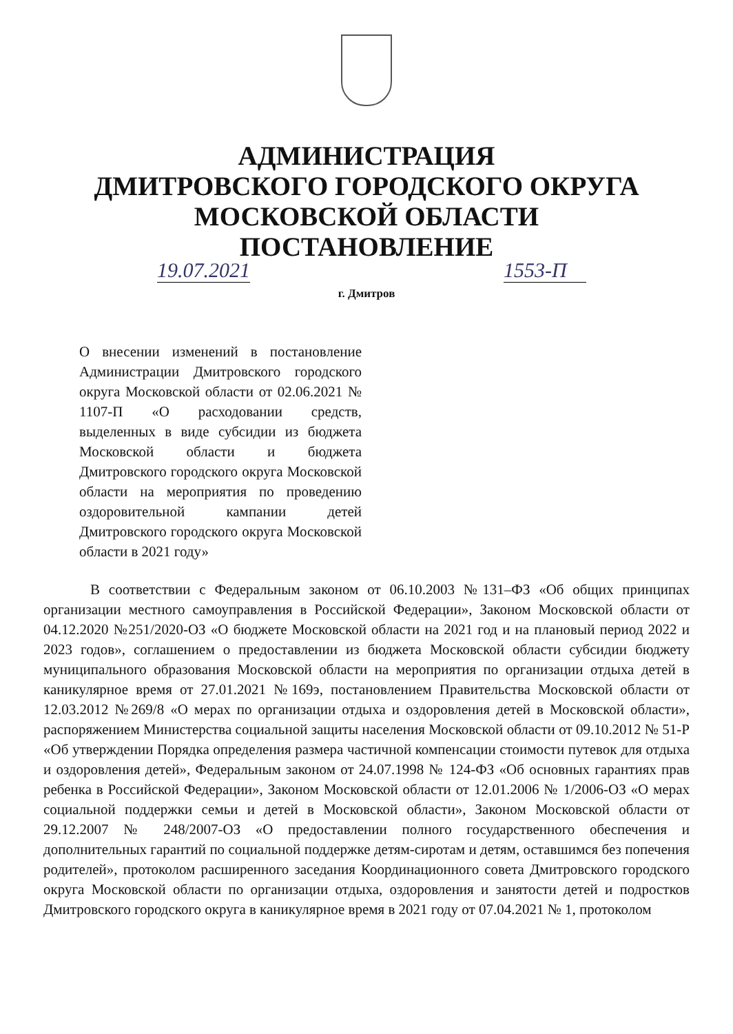АДМИНИСТРАЦИЯ
ДМИТРОВСКОГО ГОРОДСКОГО ОКРУГА
МОСКОВСКОЙ ОБЛАСТИ
ПОСТАНОВЛЕНИЕ
19.07.2021 1553-П
г. Дмитров
О внесении изменений в постановление Администрации Дмитровского городского округа Московской области от 02.06.2021 № 1107-П «О расходовании средств, выделенных в виде субсидии из бюджета Московской области и бюджета Дмитровского городского округа Московской области на мероприятия по проведению оздоровительной кампании детей Дмитровского городского округа Московской области в 2021 году»
В соответствии с Федеральным законом от 06.10.2003 №131–ФЗ «Об общих принципах организации местного самоуправления в Российской Федерации», Законом Московской области от 04.12.2020 №251/2020-ОЗ «О бюджете Московской области на 2021 год и на плановый период 2022 и 2023 годов», соглашением о предоставлении из бюджета Московской области субсидии бюджету муниципального образования Московской области на мероприятия по организации отдыха детей в каникулярное время от 27.01.2021 №169э, постановлением Правительства Московской области от 12.03.2012 №269/8 «О мерах по организации отдыха и оздоровления детей в Московской области», распоряжением Министерства социальной защиты населения Московской области от 09.10.2012 № 51-Р «Об утверждении Порядка определения размера частичной компенсации стоимости путевок для отдыха и оздоровления детей», Федеральным законом от 24.07.1998 № 124-ФЗ «Об основных гарантиях прав ребенка в Российской Федерации», Законом Московской области от 12.01.2006 № 1/2006-ОЗ «О мерах социальной поддержки семьи и детей в Московской области», Законом Московской области от 29.12.2007 № 248/2007-ОЗ «О предоставлении полного государственного обеспечения и дополнительных гарантий по социальной поддержке детям-сиротам и детям, оставшимся без попечения родителей», протоколом расширенного заседания Координационного совета Дмитровского городского округа Московской области по организации отдыха, оздоровления и занятости детей и подростков Дмитровского городского округа в каникулярное время в 2021 году от 07.04.2021 № 1, протоколом